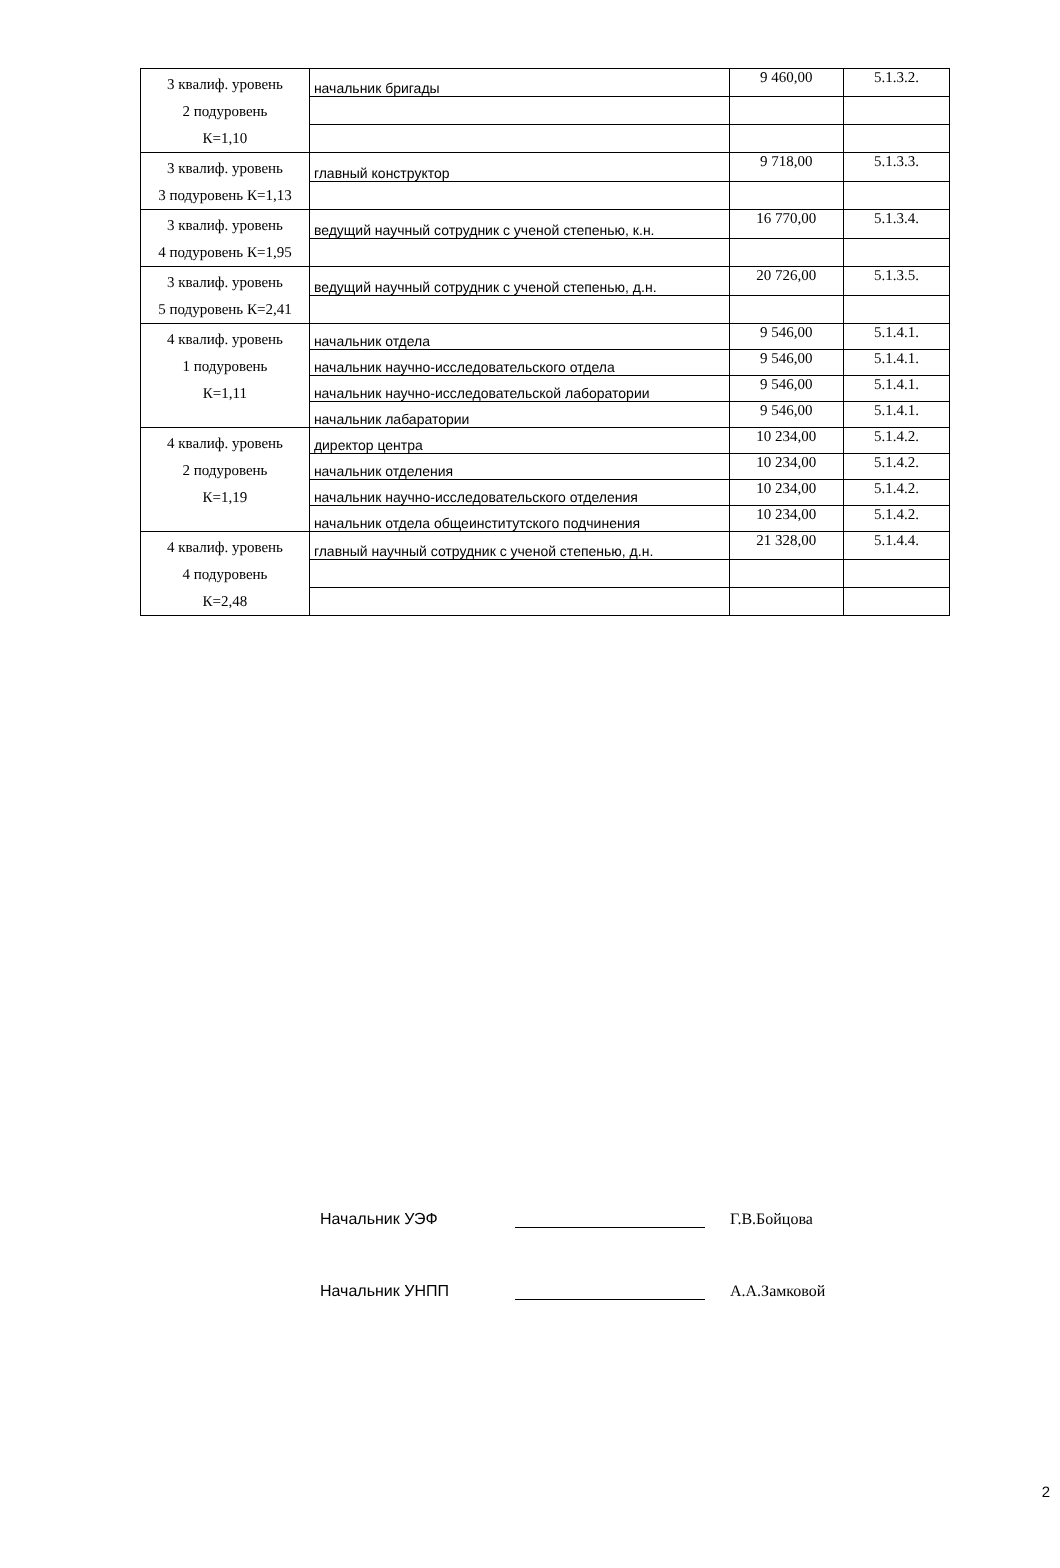| 3 квалиф. уровень 2 подуровень К=1,10 | начальник бригады | 9 460,00 | 5.1.3.2. |
| 3 квалиф. уровень 3 подуровень К=1,13 | главный конструктор | 9 718,00 | 5.1.3.3. |
| 3 квалиф. уровень 4 подуровень К=1,95 | ведущий научный сотрудник с ученой степенью, к.н. | 16 770,00 | 5.1.3.4. |
| 3 квалиф. уровень 5 подуровень К=2,41 | ведущий научный сотрудник с ученой степенью, д.н. | 20 726,00 | 5.1.3.5. |
| 4 квалиф. уровень 1 подуровень К=1,11 | начальник отдела | 9 546,00 | 5.1.4.1. |
| | начальник научно-исследовательского отдела | 9 546,00 | 5.1.4.1. |
| | начальник научно-исследовательской лаборатории | 9 546,00 | 5.1.4.1. |
| | начальник лабаратории | 9 546,00 | 5.1.4.1. |
| 4 квалиф. уровень 2 подуровень К=1,19 | директор центра | 10 234,00 | 5.1.4.2. |
| | начальник отделения | 10 234,00 | 5.1.4.2. |
| | начальник научно-исследовательского отделения | 10 234,00 | 5.1.4.2. |
| | начальник отдела общеинститутского подчинения | 10 234,00 | 5.1.4.2. |
| 4 квалиф. уровень 4 подуровень К=2,48 | главный научный сотрудник с ученой степенью, д.н. | 21 328,00 | 5.1.4.4. |
Начальник УЭФ Г.В.Бойцова
Начальник УНПП А.А.Замковой
2